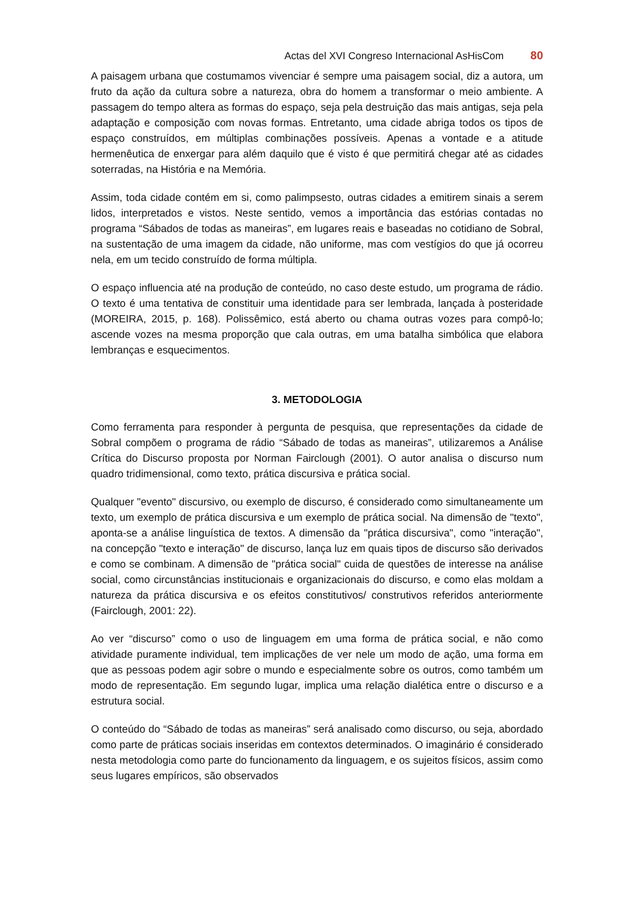Actas del XVI Congreso Internacional AsHisCom 80
A paisagem urbana que costumamos vivenciar é sempre uma paisagem social, diz a autora, um fruto da ação da cultura sobre a natureza, obra do homem a transformar o meio ambiente. A passagem do tempo altera as formas do espaço, seja pela destruição das mais antigas, seja pela adaptação e composição com novas formas. Entretanto, uma cidade abriga todos os tipos de espaço construídos, em múltiplas combinações possíveis. Apenas a vontade e a atitude hermenêutica de enxergar para além daquilo que é visto é que permitirá chegar até as cidades soterradas, na História e na Memória.
Assim, toda cidade contém em si, como palimpsesto, outras cidades a emitirem sinais a serem lidos, interpretados e vistos. Neste sentido, vemos a importância das estórias contadas no programa “Sábados de todas as maneiras”, em lugares reais e baseadas no cotidiano de Sobral, na sustentação de uma imagem da cidade, não uniforme, mas com vestígios do que já ocorreu nela, em um tecido construído de forma múltipla.
O espaço influencia até na produção de conteúdo, no caso deste estudo, um programa de rádio. O texto é uma tentativa de constituir uma identidade para ser lembrada, lançada à posteridade (MOREIRA, 2015, p. 168). Polissêmico, está aberto ou chama outras vozes para compô-lo; ascende vozes na mesma proporção que cala outras, em uma batalha simbólica que elabora lembranças e esquecimentos.
3. METODOLOGIA
Como ferramenta para responder à pergunta de pesquisa, que representações da cidade de Sobral compõem o programa de rádio “Sábado de todas as maneiras”, utilizaremos a Análise Crítica do Discurso proposta por Norman Fairclough (2001). O autor analisa o discurso num quadro tridimensional, como texto, prática discursiva e prática social.
Qualquer "evento" discursivo, ou exemplo de discurso, é considerado como simultaneamente um texto, um exemplo de prática discursiva e um exemplo de prática social. Na dimensão de "texto", aponta-se a análise linguística de textos. A dimensão da "prática discursiva", como "interação", na concepção "texto e interação" de discurso, lança luz em quais tipos de discurso são derivados e como se combinam. A dimensão de "prática social" cuida de questões de interesse na análise social, como circunstâncias institucionais e organizacionais do discurso, e como elas moldam a natureza da prática discursiva e os efeitos constitutivos/ construtivos referidos anteriormente (Fairclough, 2001: 22).
Ao ver “discurso” como o uso de linguagem em uma forma de prática social, e não como atividade puramente individual, tem implicações de ver nele um modo de ação, uma forma em que as pessoas podem agir sobre o mundo e especialmente sobre os outros, como também um modo de representação. Em segundo lugar, implica uma relação dialética entre o discurso e a estrutura social.
O conteúdo do “Sábado de todas as maneiras” será analisado como discurso, ou seja, abordado como parte de práticas sociais inseridas em contextos determinados. O imaginário é considerado nesta metodologia como parte do funcionamento da linguagem, e os sujeitos físicos, assim como seus lugares empíricos, são observados